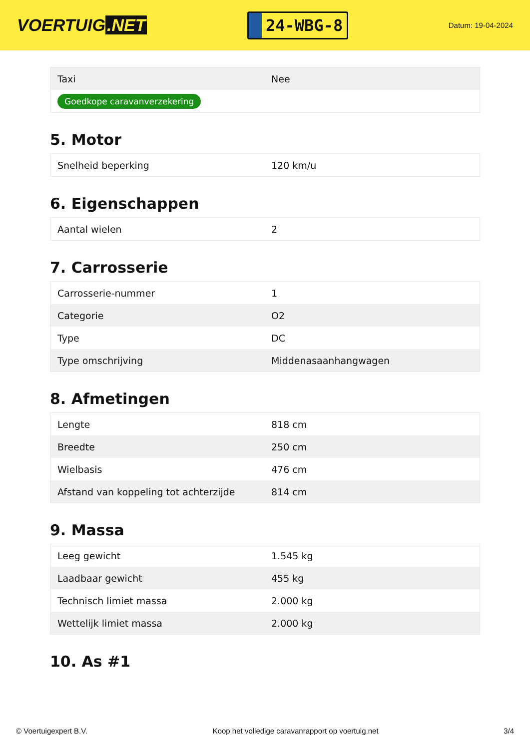VOERTUIG.NET
24-WBG-8
Datum: 19-04-2024
| Taxi | Nee |
| Goedkope caravanverzekering | |
5. Motor
| Snelheid beperking | 120 km/u |
6. Eigenschappen
| Aantal wielen | 2 |
7. Carrosserie
| Carrosserie-nummer | 1 |
| Categorie | O2 |
| Type | DC |
| Type omschrijving | Middenasaanhangwagen |
8. Afmetingen
| Lengte | 818 cm |
| Breedte | 250 cm |
| Wielbasis | 476 cm |
| Afstand van koppeling tot achterzijde | 814 cm |
9. Massa
| Leeg gewicht | 1.545 kg |
| Laadbaar gewicht | 455 kg |
| Technisch limiet massa | 2.000 kg |
| Wettelijk limiet massa | 2.000 kg |
10. As #1
© Voertuigexpert B.V. Koop het volledige caravanrapport op voertuig.net 3/4